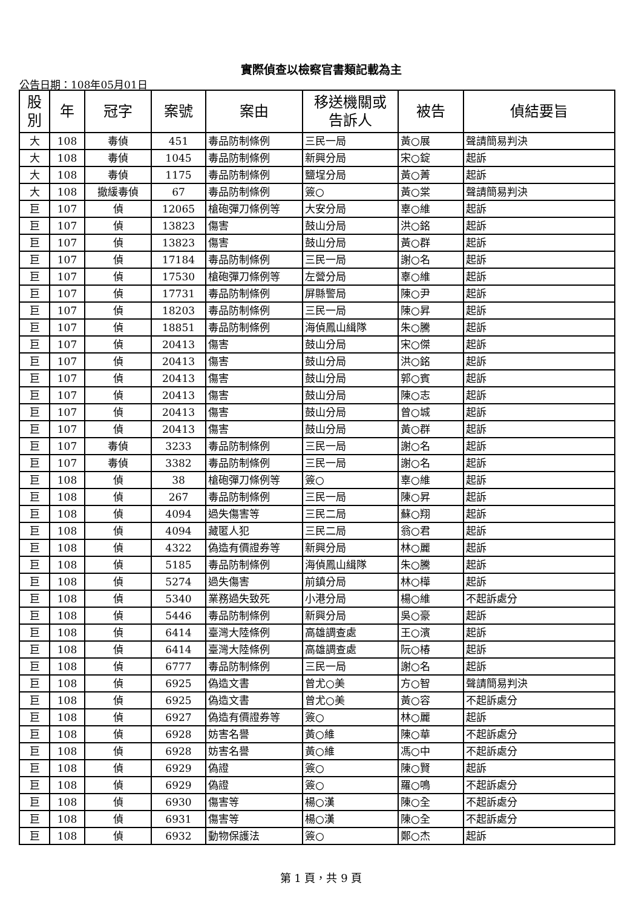實際偵查以檢察官書類記載為主
公告日期：108年05月01日
| 股 別 | 年 | 冠字 | 案號 | 案由 | 移送機關或 告訴人 | 被告 | 偵結要旨 |
| --- | --- | --- | --- | --- | --- | --- | --- |
| 大 | 108 | 毒偵 | 451 | 毒品防制條例 | 三民一局 | 黃○展 | 聲請簡易判決 |
| 大 | 108 | 毒偵 | 1045 | 毒品防制條例 | 新興分局 | 宋○錠 | 起訴 |
| 大 | 108 | 毒偵 | 1175 | 毒品防制條例 | 鹽埕分局 | 黃○菁 | 起訴 |
| 大 | 108 | 撤緩毒偵 | 67 | 毒品防制條例 | 簽○ | 黃○棠 | 聲請簡易判決 |
| 巨 | 107 | 偵 | 12065 | 槍砲彈刀條例等 | 大安分局 | 辜○維 | 起訴 |
| 巨 | 107 | 偵 | 13823 | 傷害 | 鼓山分局 | 洪○銘 | 起訴 |
| 巨 | 107 | 偵 | 13823 | 傷害 | 鼓山分局 | 黃○群 | 起訴 |
| 巨 | 107 | 偵 | 17184 | 毒品防制條例 | 三民一局 | 謝○名 | 起訴 |
| 巨 | 107 | 偵 | 17530 | 槍砲彈刀條例等 | 左營分局 | 辜○維 | 起訴 |
| 巨 | 107 | 偵 | 17731 | 毒品防制條例 | 屏縣警局 | 陳○尹 | 起訴 |
| 巨 | 107 | 偵 | 18203 | 毒品防制條例 | 三民一局 | 陳○昇 | 起訴 |
| 巨 | 107 | 偵 | 18851 | 毒品防制條例 | 海偵鳳山緝隊 | 朱○騰 | 起訴 |
| 巨 | 107 | 偵 | 20413 | 傷害 | 鼓山分局 | 宋○傑 | 起訴 |
| 巨 | 107 | 偵 | 20413 | 傷害 | 鼓山分局 | 洪○銘 | 起訴 |
| 巨 | 107 | 偵 | 20413 | 傷害 | 鼓山分局 | 郭○賓 | 起訴 |
| 巨 | 107 | 偵 | 20413 | 傷害 | 鼓山分局 | 陳○志 | 起訴 |
| 巨 | 107 | 偵 | 20413 | 傷害 | 鼓山分局 | 曾○城 | 起訴 |
| 巨 | 107 | 偵 | 20413 | 傷害 | 鼓山分局 | 黃○群 | 起訴 |
| 巨 | 107 | 毒偵 | 3233 | 毒品防制條例 | 三民一局 | 謝○名 | 起訴 |
| 巨 | 107 | 毒偵 | 3382 | 毒品防制條例 | 三民一局 | 謝○名 | 起訴 |
| 巨 | 108 | 偵 | 38 | 槍砲彈刀條例等 | 簽○ | 辜○維 | 起訴 |
| 巨 | 108 | 偵 | 267 | 毒品防制條例 | 三民一局 | 陳○昇 | 起訴 |
| 巨 | 108 | 偵 | 4094 | 過失傷害等 | 三民二局 | 蘇○翔 | 起訴 |
| 巨 | 108 | 偵 | 4094 | 藏匿人犯 | 三民二局 | 翁○君 | 起訴 |
| 巨 | 108 | 偵 | 4322 | 偽造有價證券等 | 新興分局 | 林○麗 | 起訴 |
| 巨 | 108 | 偵 | 5185 | 毒品防制條例 | 海偵鳳山緝隊 | 朱○騰 | 起訴 |
| 巨 | 108 | 偵 | 5274 | 過失傷害 | 前鎮分局 | 林○樺 | 起訴 |
| 巨 | 108 | 偵 | 5340 | 業務過失致死 | 小港分局 | 楊○維 | 不起訴處分 |
| 巨 | 108 | 偵 | 5446 | 毒品防制條例 | 新興分局 | 吳○豪 | 起訴 |
| 巨 | 108 | 偵 | 6414 | 臺灣大陸條例 | 高雄調查處 | 王○濱 | 起訴 |
| 巨 | 108 | 偵 | 6414 | 臺灣大陸條例 | 高雄調查處 | 阮○椿 | 起訴 |
| 巨 | 108 | 偵 | 6777 | 毒品防制條例 | 三民一局 | 謝○名 | 起訴 |
| 巨 | 108 | 偵 | 6925 | 偽造文書 | 曾尤○美 | 方○智 | 聲請簡易判決 |
| 巨 | 108 | 偵 | 6925 | 偽造文書 | 曾尤○美 | 黃○容 | 不起訴處分 |
| 巨 | 108 | 偵 | 6927 | 偽造有價證券等 | 簽○ | 林○麗 | 起訴 |
| 巨 | 108 | 偵 | 6928 | 妨害名譽 | 黃○維 | 陳○華 | 不起訴處分 |
| 巨 | 108 | 偵 | 6928 | 妨害名譽 | 黃○維 | 馮○中 | 不起訴處分 |
| 巨 | 108 | 偵 | 6929 | 偽證 | 簽○ | 陳○賢 | 起訴 |
| 巨 | 108 | 偵 | 6929 | 偽證 | 簽○ | 羅○鳴 | 不起訴處分 |
| 巨 | 108 | 偵 | 6930 | 傷害等 | 楊○漢 | 陳○全 | 不起訴處分 |
| 巨 | 108 | 偵 | 6931 | 傷害等 | 楊○漢 | 陳○全 | 不起訴處分 |
| 巨 | 108 | 偵 | 6932 | 動物保護法 | 簽○ | 鄭○杰 | 起訴 |
第 1 頁，共 9 頁